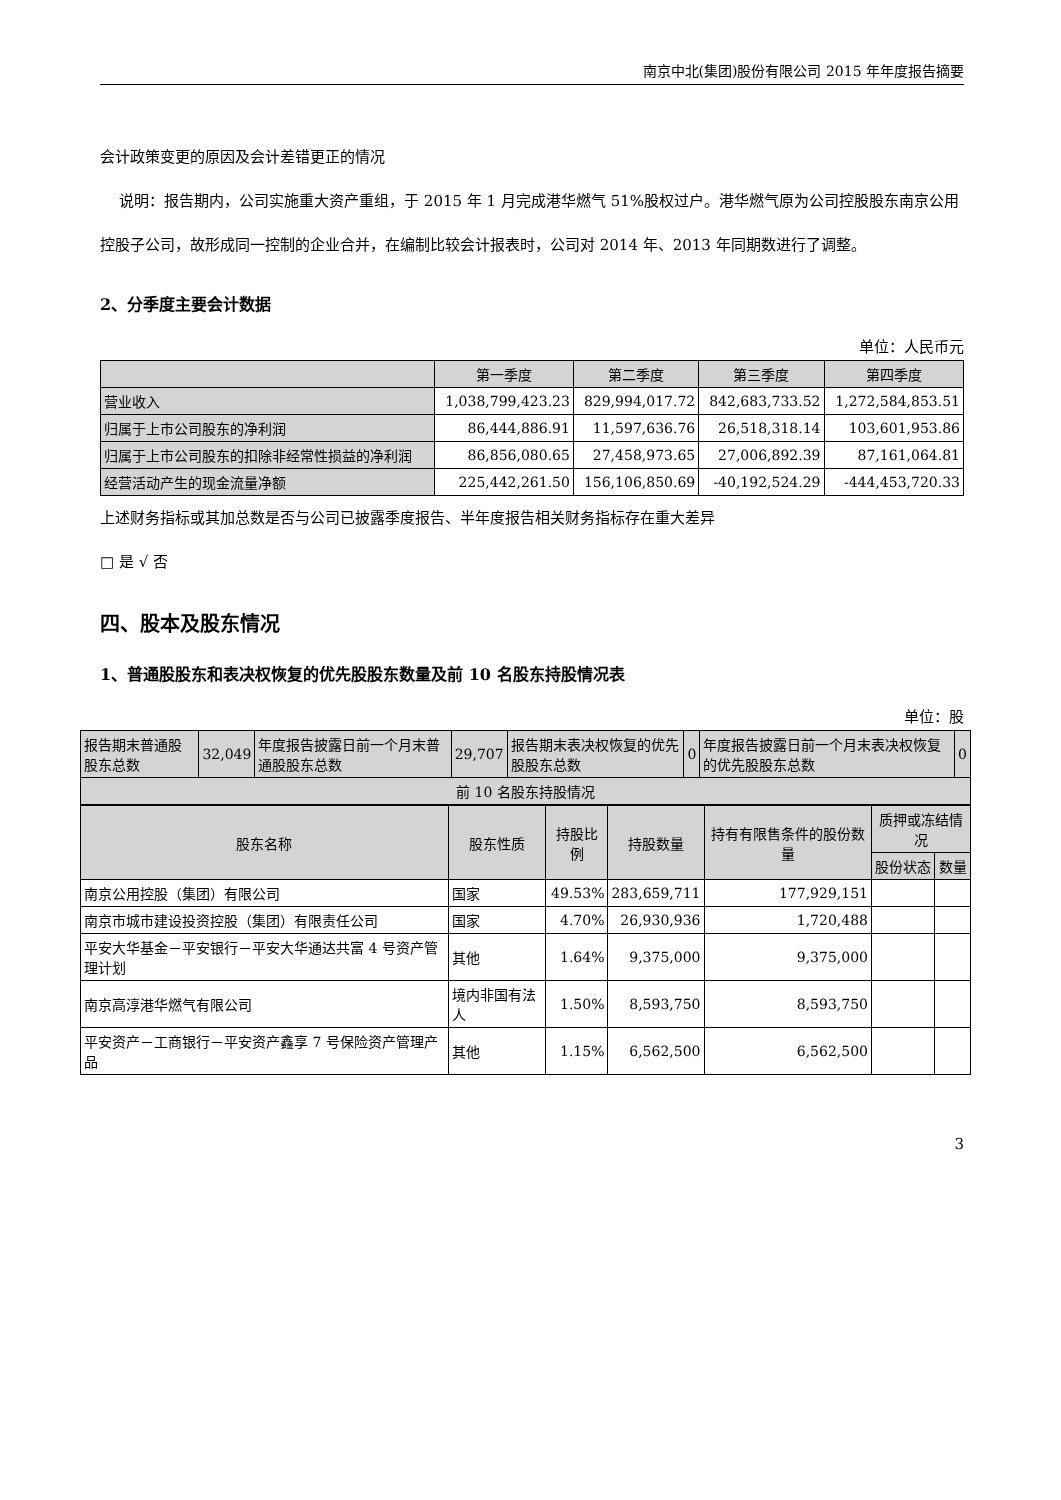南京中北(集团)股份有限公司 2015 年年度报告摘要
会计政策变更的原因及会计差错更正的情况
说明：报告期内，公司实施重大资产重组，于 2015 年 1 月完成港华燃气 51%股权过户。港华燃气原为公司控股股东南京公用控股子公司，故形成同一控制的企业合并，在编制比较会计报表时，公司对 2014 年、2013 年同期数进行了调整。
2、分季度主要会计数据
单位：人民币元
| | 第一季度 | 第二季度 | 第三季度 | 第四季度 |
| --- | --- | --- | --- | --- |
| 营业收入 | 1,038,799,423.23 | 829,994,017.72 | 842,683,733.52 | 1,272,584,853.51 |
| 归属于上市公司股东的净利润 | 86,444,886.91 | 11,597,636.76 | 26,518,318.14 | 103,601,953.86 |
| 归属于上市公司股东的扣除非经常性损益的净利润 | 86,856,080.65 | 27,458,973.65 | 27,006,892.39 | 87,161,064.81 |
| 经营活动产生的现金流量净额 | 225,442,261.50 | 156,106,850.69 | -40,192,524.29 | -444,453,720.33 |
上述财务指标或其加总数是否与公司已披露季度报告、半年度报告相关财务指标存在重大差异
□ 是 √ 否
四、股本及股东情况
1、普通股股东和表决权恢复的优先股股东数量及前 10 名股东持股情况表
单位：股
| 报告期末普通股股东总数 | 32,049 | 年度报告披露日前一个月末普通股股东总数 | 29,707 | 报告期末表决权恢复的优先股股东总数 | 0 | 年度报告披露日前一个月末表决权恢复的优先股股东总数 | 0 |
| 前 10 名股东持股情况 | | | | | | | |
| 股东名称 | 股东性质 | 持股比例 | 持股数量 | 持有有限售条件的股份数量 | 质押或冻结情况 | |
| --- | --- | --- | --- | --- | --- | --- |
| | | | | | 股份状态 | 数量 |
| 南京公用控股（集团）有限公司 | 国家 | 49.53% | 283,659,711 | 177,929,151 | | |
| 南京市城市建设投资控股（集团）有限责任公司 | 国家 | 4.70% | 26,930,936 | 1,720,488 | | |
| 平安大华基金－平安银行－平安大华通达共富 4 号资产管理计划 | 其他 | 1.64% | 9,375,000 | 9,375,000 | | |
| 南京高淳港华燃气有限公司 | 境内非国有法人 | 1.50% | 8,593,750 | 8,593,750 | | |
| 平安资产－工商银行－平安资产鑫享 7 号保险资产管理产品 | 其他 | 1.15% | 6,562,500 | 6,562,500 | | |
3